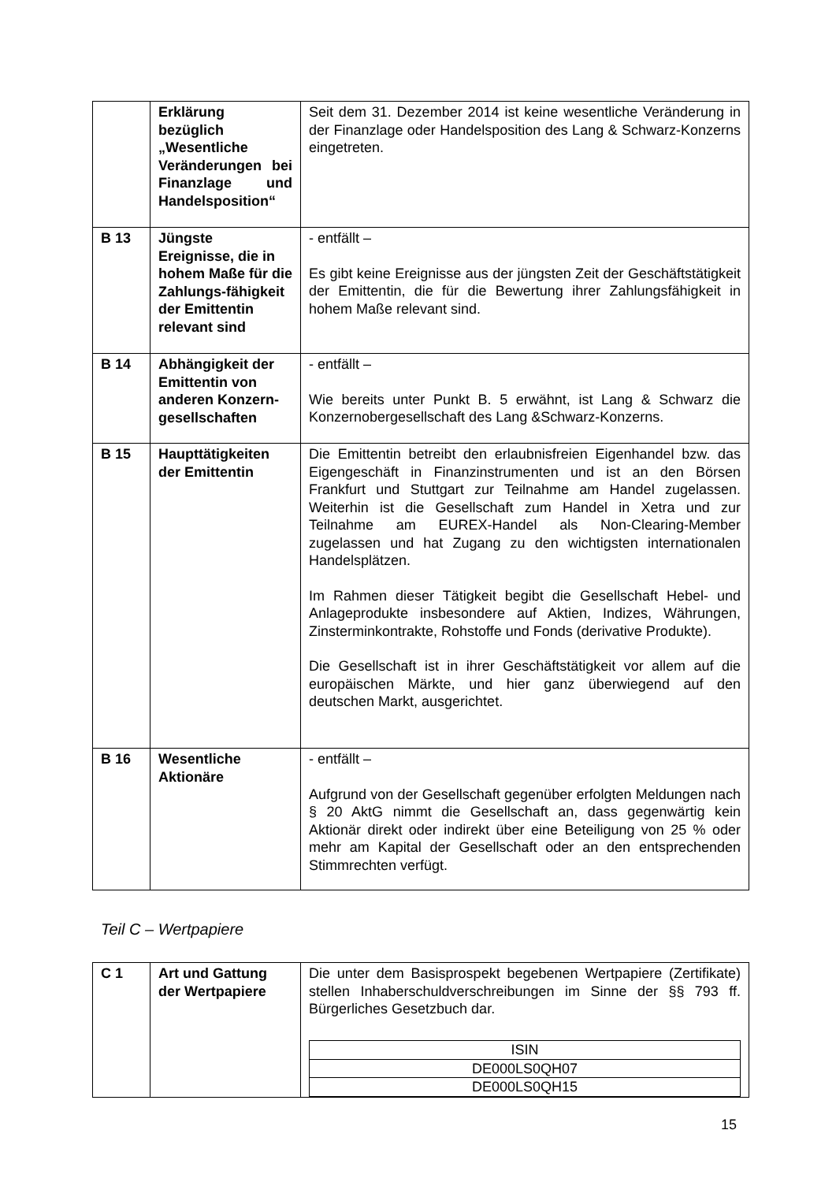| | Erklärung bezüglich „Wesentliche Veränderungen bei Finanzlage und Handelsposition“ | Seit dem 31. Dezember 2014 ist keine wesentliche Veränderung in der Finanzlage oder Handelsposition des Lang & Schwarz-Konzerns eingetreten. |
| B 13 | Jüngste Ereignisse, die in hohem Maße für die Zahlungs-fähigkeit der Emittentin relevant sind | - entfällt – Es gibt keine Ereignisse aus der jüngsten Zeit der Geschäftstätigkeit der Emittentin, die für die Bewertung ihrer Zahlungsfähigkeit in hohem Maße relevant sind. |
| B 14 | Abhängigkeit der Emittentin von anderen Konzern-gesellschaften | - entfällt – Wie bereits unter Punkt B. 5 erwähnt, ist Lang & Schwarz die Konzernobergesellschaft des Lang &Schwarz-Konzerns. |
| B 15 | Haupttätigkeiten der Emittentin | Die Emittentin betreibt den erlaubnisfreien Eigenhandel bzw. das Eigengeschäft in Finanzinstrumenten und ist an den Börsen Frankfurt und Stuttgart zur Teilnahme am Handel zugelassen. Weiterhin ist die Gesellschaft zum Handel in Xetra und zur Teilnahme am EUREX-Handel als Non-Clearing-Member zugelassen und hat Zugang zu den wichtigsten internationalen Handelsplätzen. Im Rahmen dieser Tätigkeit begibt die Gesellschaft Hebel- und Anlageprodukte insbesondere auf Aktien, Indizes, Währungen, Zinsterminkontrakte, Rohstoffe und Fonds (derivative Produkte). Die Gesellschaft ist in ihrer Geschäftstätigkeit vor allem auf die europäischen Märkte, und hier ganz überwiegend auf den deutschen Markt, ausgerichtet. |
| B 16 | Wesentliche Aktionäre | - entfällt – Aufgrund von der Gesellschaft gegenüber erfolgten Meldungen nach § 20 AktG nimmt die Gesellschaft an, dass gegenwärtig kein Aktionär direkt oder indirekt über eine Beteiligung von 25 % oder mehr am Kapital der Gesellschaft oder an den entsprechenden Stimmrechten verfügt. |
Teil C – Wertpapiere
| C 1 | Art und Gattung der Wertpapiere | Die unter dem Basisprospekt begebenen Wertpapiere (Zertifikate) stellen Inhaberschuldverschreibungen im Sinne der §§ 793 ff. Bürgerliches Gesetzbuch dar. / ISIN / / DE000LS0QH07 / / DE000LS0QH15 / |
15